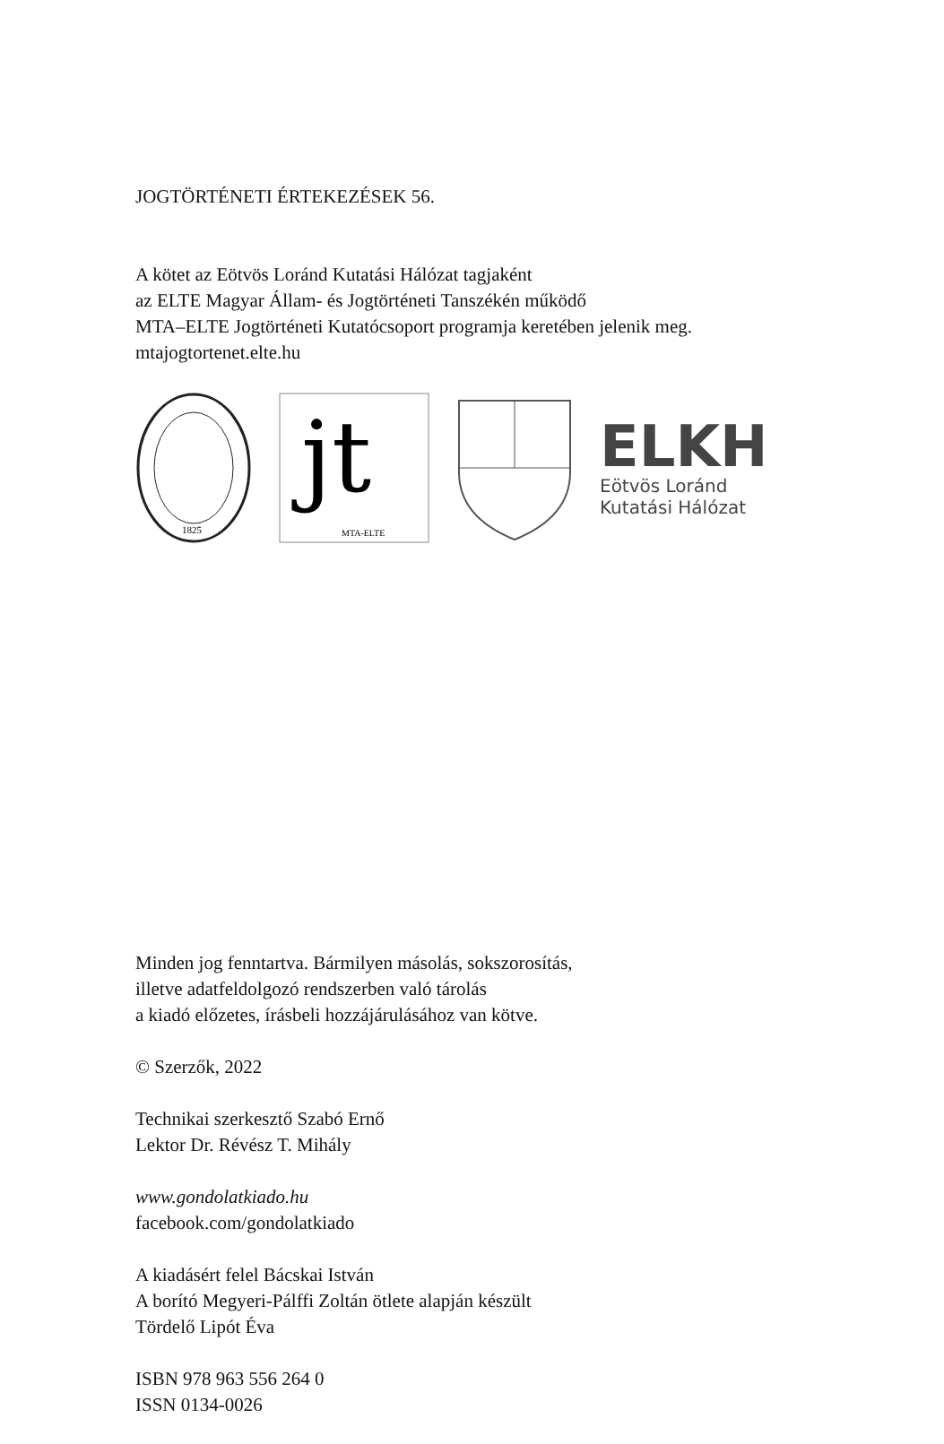JOGTÖRTÉNETI ÉRTEKEZÉSEK 56.
A kötet az Eötvös Loránd Kutatási Hálózat tagjaként
az ELTE Magyar Állam- és Jogtörténeti Tanszékén működő
MTA–ELTE Jogtörténeti Kutatócsoport programja keretében jelenik meg.
mtajogtortenet.elte.hu
1825
jt
MTA-ELTE
ELKH
Eötvös Loránd
Kutatási Hálózat
Minden jog fenntartva. Bármilyen másolás, sokszorosítás,
illetve adatfeldolgozó rendszerben való tárolás
a kiadó előzetes, írásbeli hozzájárulásához van kötve.
© Szerzők, 2022
Technikai szerkesztő Szabó Ernő
Lektor Dr. Révész T. Mihály
www.gondolatkiado.hu
facebook.com/gondolatkiado
A kiadásért felel Bácskai István
A borító Megyeri-Pálffi Zoltán ötlete alapján készült
Tördelő Lipót Éva
ISBN 978 963 556 264 0
ISSN 0134-0026